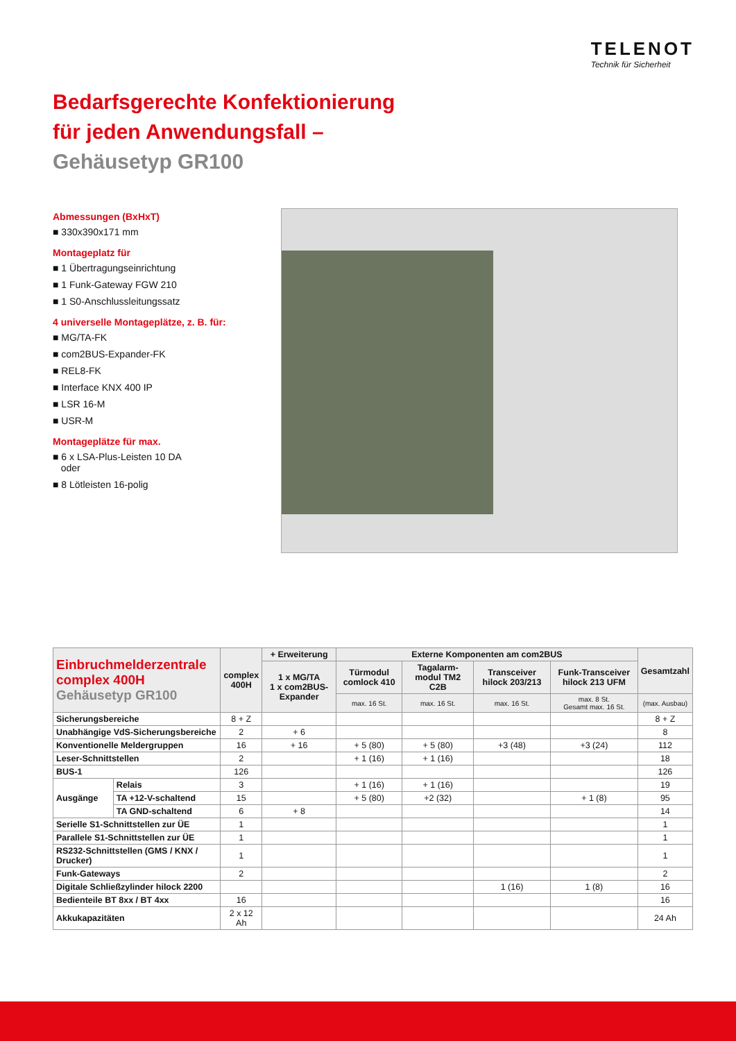TELENOT
Technik für Sicherheit
Bedarfsgerechte Konfektionierung
für jeden Anwendungsfall –
Gehäusetyp GR100
Abmessungen (BxHxT)
■ 330x390x171 mm
Montageplatz für
■ 1 Übertragungseinrichtung
■ 1 Funk-Gateway FGW 210
■ 1 S0-Anschlussleitungssatz
4 universelle Montageplätze, z. B. für:
■ MG/TA-FK
■ com2BUS-Expander-FK
■ REL8-FK
■ Interface KNX 400 IP
■ LSR 16-M
■ USR-M
Montageplätze für max.
■ 6 x LSA-Plus-Leisten 10 DA
oder
■ 8 Lötleisten 16-polig
| Einbruchmelderzentrale complex 400H Gehäusetyp GR100 | | complex 400H | + Erweiterung | Externe Komponenten am com2BUS | | | | Gesamtzahl |
| --- | --- | --- | --- | --- | --- | --- | --- | --- |
| | | | 1 x MG/TA 1 x com2BUS-Expander | Türmodul comlock 410 | Tagalarm-modul TM2 C2B | Transceiver hilock 203/213 | Funk-Transceiver hilock 213 UFM | |
| | | | | max. 16 St. | max. 16 St. | max. 16 St. | max. 8 St. Gesamt max. 16 St. | (max. Ausbau) |
| Sicherungsbereiche | | 8 + Z | | | | | | 8 + Z |
| Unabhängige VdS-Sicherungsbereiche | | 2 | + 6 | | | | | 8 |
| Konventionelle Meldergruppen | | 16 | + 16 | + 5 (80) | + 5 (80) | +3 (48) | +3 (24) | 112 |
| Leser-Schnittstellen | | 2 | | + 1 (16) | + 1 (16) | | | 18 |
| BUS-1 | | 126 | | | | | | 126 |
| Ausgänge | Relais | 3 | | + 1 (16) | + 1 (16) | | | 19 |
| | TA +12-V-schaltend | 15 | | + 5 (80) | +2 (32) | | + 1 (8) | 95 |
| | TA GND-schaltend | 6 | + 8 | | | | | 14 |
| Serielle S1-Schnittstellen zur ÜE | | 1 | | | | | | 1 |
| Parallele S1-Schnittstellen zur ÜE | | 1 | | | | | | 1 |
| RS232-Schnittstellen (GMS / KNX / Drucker) | | 1 | | | | | | 1 |
| Funk-Gateways | | 2 | | | | | | 2 |
| Digitale Schließzylinder hilock 2200 | | | | | | 1 (16) | 1 (8) | 16 |
| Bedienteile BT 8xx / BT 4xx | | 16 | | | | | | 16 |
| Akkukapazitäten | | 2 x 12 Ah | | | | | | 24 Ah |